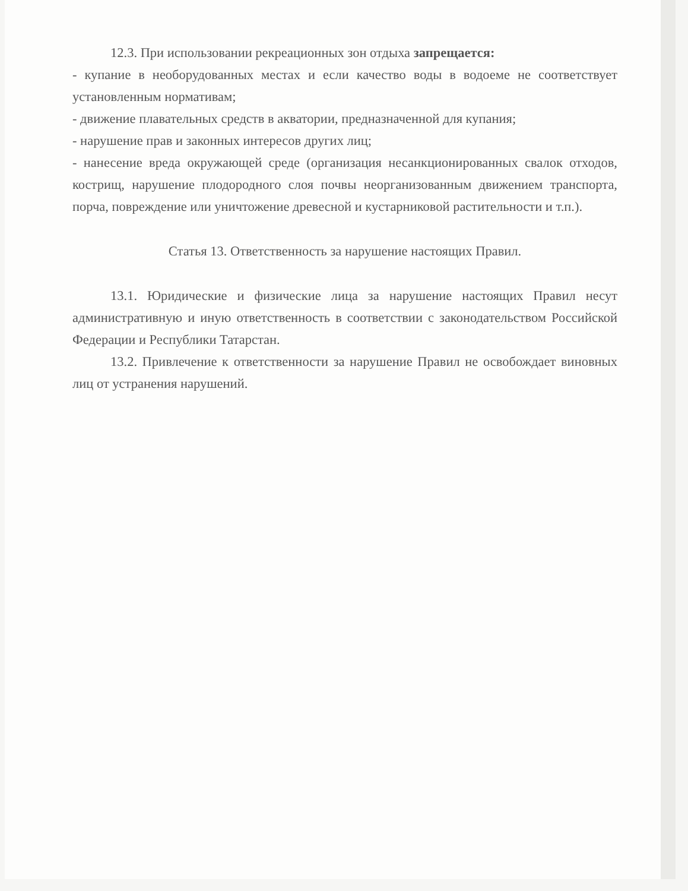12.3. При использовании рекреационных зон отдыха запрещается:
- купание в необорудованных местах и если качество воды в водоеме не соответствует установленным нормативам;
- движение плавательных средств в акватории, предназначенной для купания;
- нарушение прав и законных интересов других лиц;
- нанесение вреда окружающей среде (организация несанкционированных свалок отходов, кострищ, нарушение плодородного слоя почвы неорганизованным движением транспорта, порча, повреждение или уничтожение древесной и кустарниковой растительности и т.п.).
Статья 13. Ответственность за нарушение настоящих Правил.
13.1. Юридические и физические лица за нарушение настоящих Правил несут административную и иную ответственность в соответствии с законодательством Российской Федерации и Республики Татарстан.
13.2. Привлечение к ответственности за нарушение Правил не освобождает виновных лиц от устранения нарушений.